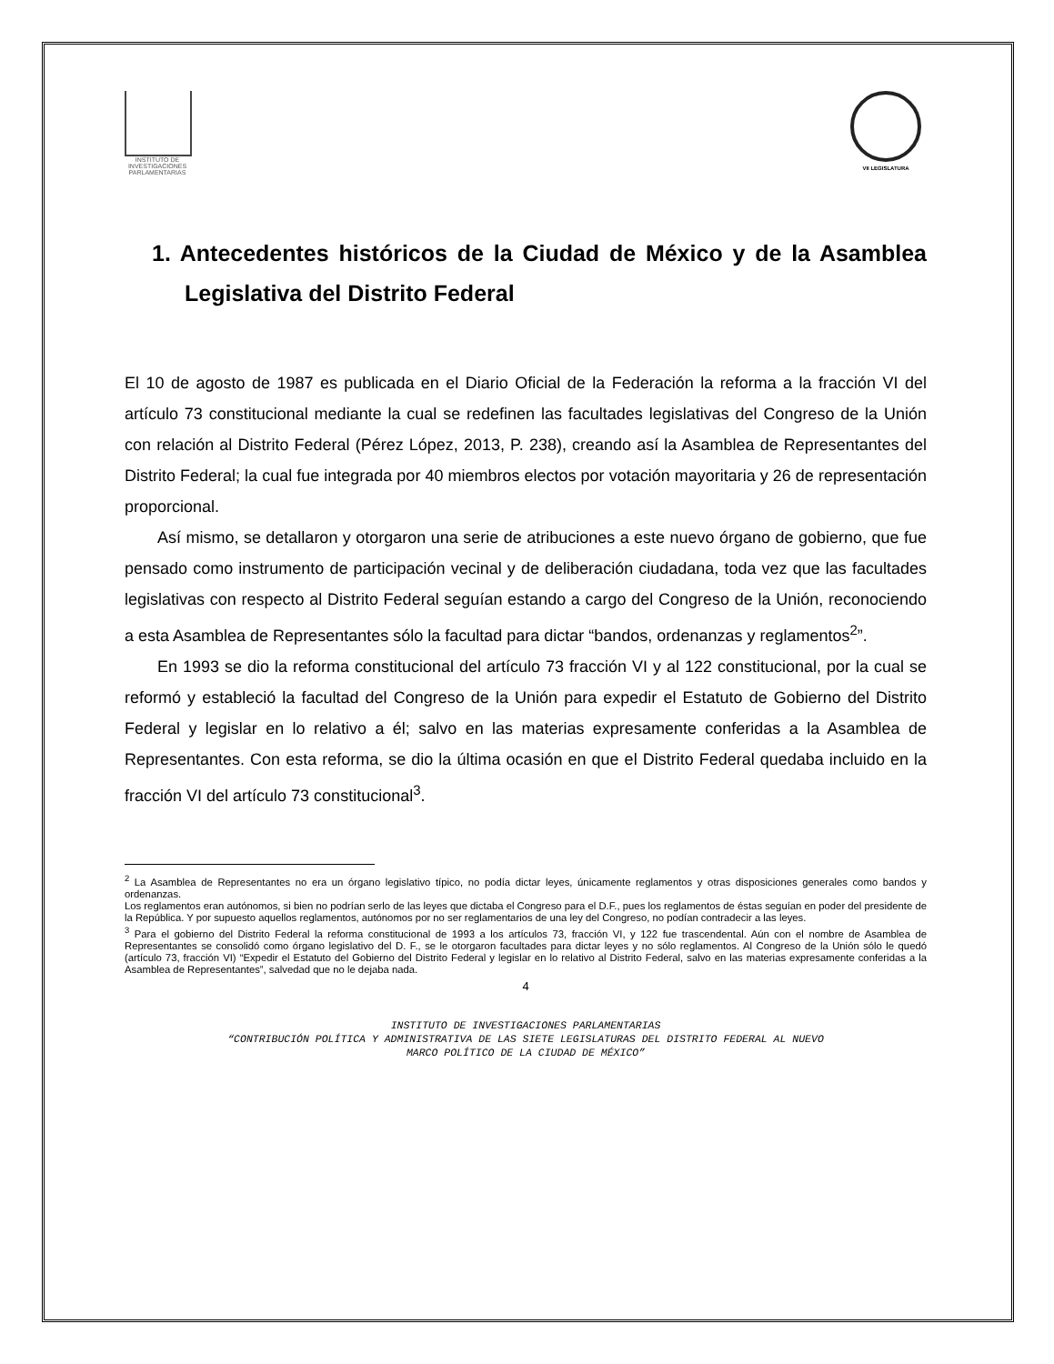INSTITUTO DE INVESTIGACIONES PARLAMENTARIAS
VII LEGISLATURA
1. Antecedentes históricos de la Ciudad de México y de la Asamblea Legislativa del Distrito Federal
El 10 de agosto de 1987 es publicada en el Diario Oficial de la Federación la reforma a la fracción VI del artículo 73 constitucional mediante la cual se redefinen las facultades legislativas del Congreso de la Unión con relación al Distrito Federal (Pérez López, 2013, P. 238), creando así la Asamblea de Representantes del Distrito Federal; la cual fue integrada por 40 miembros electos por votación mayoritaria y 26 de representación proporcional.
Así mismo, se detallaron y otorgaron una serie de atribuciones a este nuevo órgano de gobierno, que fue pensado como instrumento de participación vecinal y de deliberación ciudadana, toda vez que las facultades legislativas con respecto al Distrito Federal seguían estando a cargo del Congreso de la Unión, reconociendo a esta Asamblea de Representantes sólo la facultad para dictar “bandos, ordenanzas y reglamentos<sup>2</sup>”.
En 1993 se dio la reforma constitucional del artículo 73 fracción VI y al 122 constitucional, por la cual se reformó y estableció la facultad del Congreso de la Unión para expedir el Estatuto de Gobierno del Distrito Federal y legislar en lo relativo a él; salvo en las materias expresamente conferidas a la Asamblea de Representantes. Con esta reforma, se dio la última ocasión en que el Distrito Federal quedaba incluido en la fracción VI del artículo 73 constitucional<sup>3</sup>.
<sup>2</sup> La Asamblea de Representantes no era un órgano legislativo típico, no podía dictar leyes, únicamente reglamentos y otras disposiciones generales como bandos y ordenanzas.
Los reglamentos eran autónomos, si bien no podrían serlo de las leyes que dictaba el Congreso para el D.F., pues los reglamentos de éstas seguían en poder del presidente de la República. Y por supuesto aquellos reglamentos, autónomos por no ser reglamentarios de una ley del Congreso, no podían contradecir a las leyes.
<sup>3</sup> Para el gobierno del Distrito Federal la reforma constitucional de 1993 a los artículos 73, fracción VI, y 122 fue trascendental. Aún con el nombre de Asamblea de Representantes se consolidó como órgano legislativo del D. F., se le otorgaron facultades para dictar leyes y no sólo reglamentos. Al Congreso de la Unión sólo le quedó (artículo 73, fracción VI) “Expedir el Estatuto del Gobierno del Distrito Federal y legislar en lo relativo al Distrito Federal, salvo en las materias expresamente conferidas a la Asamblea de Representantes”, salvedad que no le dejaba nada.
4
INSTITUTO DE INVESTIGACIONES PARLAMENTARIAS
“CONTRIBUCIÓN POLÍTICA Y ADMINISTRATIVA DE LAS SIETE LEGISLATURAS DEL DISTRITO FEDERAL AL NUEVO
MARCO POLÍTICO DE LA CIUDAD DE MÉXICO”